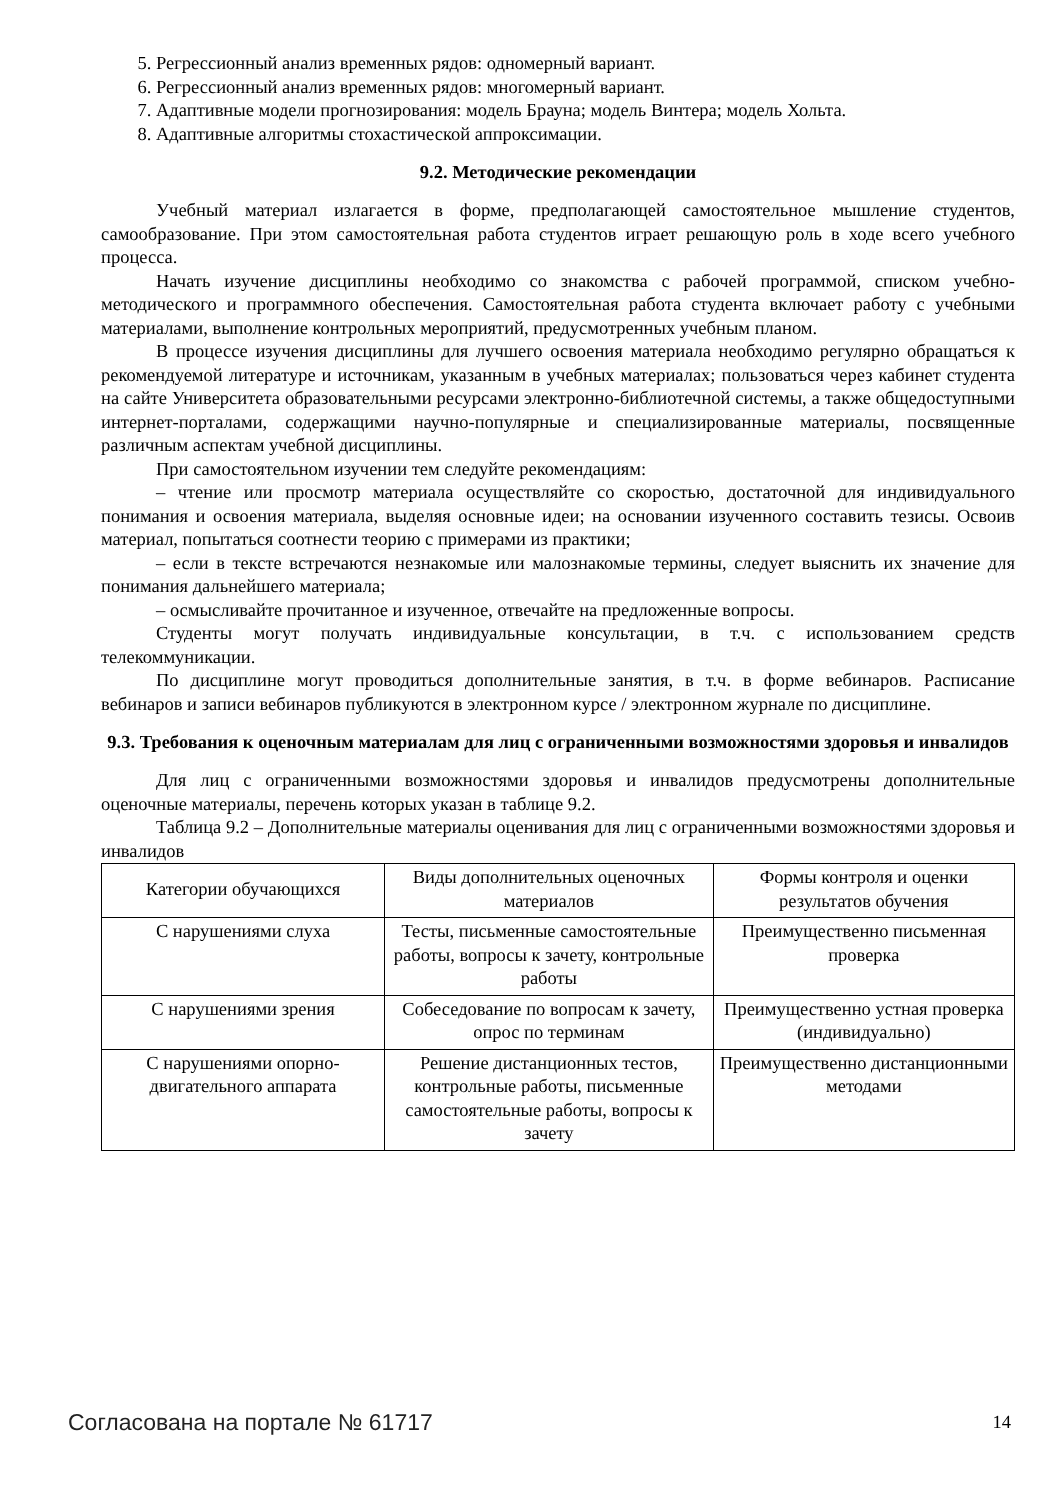5. Регрессионный анализ временных рядов: одномерный вариант.
6. Регрессионный анализ временных рядов: многомерный вариант.
7. Адаптивные модели прогнозирования: модель Брауна; модель Винтера; модель Хольта.
8. Адаптивные алгоритмы стохастической аппроксимации.
9.2. Методические рекомендации
Учебный материал излагается в форме, предполагающей самостоятельное мышление студентов, самообразование. При этом самостоятельная работа студентов играет решающую роль в ходе всего учебного процесса.
Начать изучение дисциплины необходимо со знакомства с рабочей программой, списком учебно-методического и программного обеспечения. Самостоятельная работа студента включает работу с учебными материалами, выполнение контрольных мероприятий, предусмотренных учебным планом.
В процессе изучения дисциплины для лучшего освоения материала необходимо регулярно обращаться к рекомендуемой литературе и источникам, указанным в учебных материалах; пользоваться через кабинет студента на сайте Университета образовательными ресурсами электронно-библиотечной системы, а также общедоступными интернет-порталами, содержащими научно-популярные и специализированные материалы, посвященные различным аспектам учебной дисциплины.
При самостоятельном изучении тем следуйте рекомендациям:
– чтение или просмотр материала осуществляйте со скоростью, достаточной для индивидуального понимания и освоения материала, выделяя основные идеи; на основании изученного составить тезисы. Освоив материал, попытаться соотнести теорию с примерами из практики;
– если в тексте встречаются незнакомые или малознакомые термины, следует выяснить их значение для понимания дальнейшего материала;
– осмысливайте прочитанное и изученное, отвечайте на предложенные вопросы.
Студенты могут получать индивидуальные консультации, в т.ч. с использованием средств телекоммуникации.
По дисциплине могут проводиться дополнительные занятия, в т.ч. в форме вебинаров. Расписание вебинаров и записи вебинаров публикуются в электронном курсе / электронном журнале по дисциплине.
9.3. Требования к оценочным материалам для лиц с ограниченными возможностями здоровья и инвалидов
Для лиц с ограниченными возможностями здоровья и инвалидов предусмотрены дополнительные оценочные материалы, перечень которых указан в таблице 9.2.
Таблица 9.2 – Дополнительные материалы оценивания для лиц с ограниченными возможностями здоровья и инвалидов
| Категории обучающихся | Виды дополнительных оценочных материалов | Формы контроля и оценки результатов обучения |
| --- | --- | --- |
| С нарушениями слуха | Тесты, письменные самостоятельные работы, вопросы к зачету, контрольные работы | Преимущественно письменная проверка |
| С нарушениями зрения | Собеседование по вопросам к зачету, опрос по терминам | Преимущественно устная проверка (индивидуально) |
| С нарушениями опорно-двигательного аппарата | Решение дистанционных тестов, контрольные работы, письменные самостоятельные работы, вопросы к зачету | Преимущественно дистанционными методами |
Согласована на портале № 61717 14